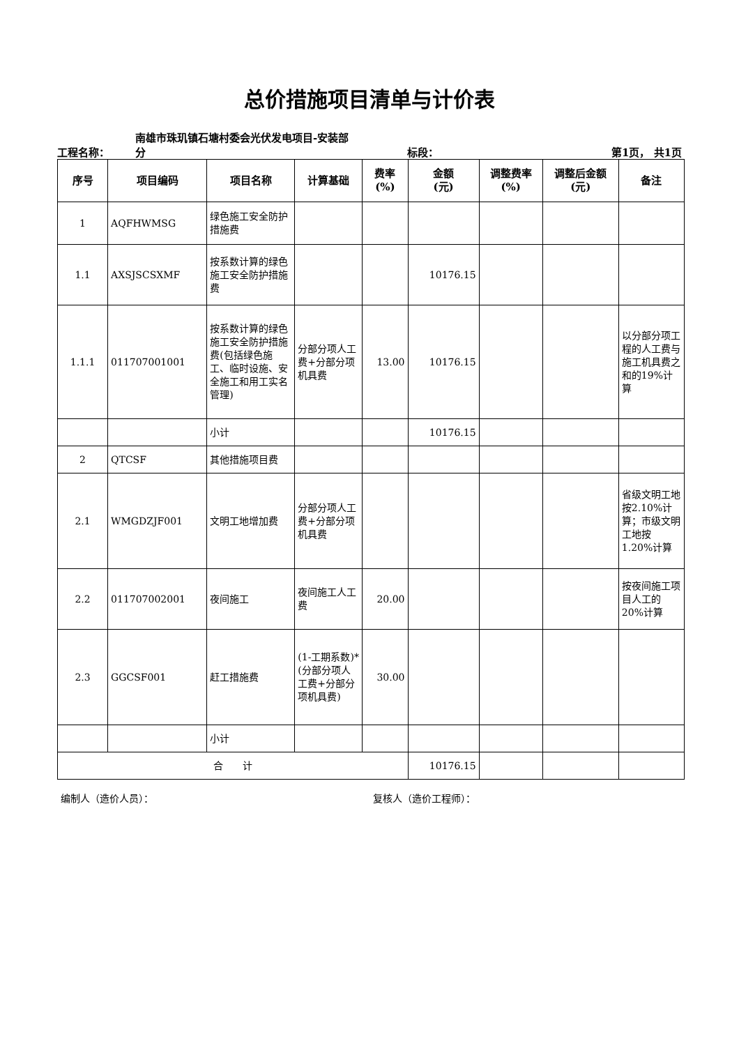总价措施项目清单与计价表
工程名称：
南雄市珠玑镇石塘村委会光伏发电项目-安装部
分
标段：
第1页， 共1页
| 序号 | 项目编码 | 项目名称 | 计算基础 | 费率 (%) | 金额 (元) | 调整费率 (%) | 调整后金额 (元) | 备注 |
| --- | --- | --- | --- | --- | --- | --- | --- | --- |
| 1 | AQFHWMSG | 绿色施工安全防护措施费 | | | | | | |
| 1.1 | AXSJSCSXMF | 按系数计算的绿色施工安全防护措施费 | | | 10176.15 | | | |
| 1.1.1 | 011707001001 | 按系数计算的绿色施工安全防护措施费(包括绿色施工、临时设施、安全施工和用工实名管理) | 分部分项人工费+分部分项机具费 | 13.00 | 10176.15 | | | 以分部分项工程的人工费与施工机具费之和的19%计算 |
| | | 小计 | | | 10176.15 | | | |
| 2 | QTCSF | 其他措施项目费 | | | | | | |
| 2.1 | WMGDZJF001 | 文明工地增加费 | 分部分项人工费+分部分项机具费 | | | | | 省级文明工地按2.10%计算；市级文明工地按1.20%计算 |
| 2.2 | 011707002001 | 夜间施工 | 夜间施工人工费 | 20.00 | | | | 按夜间施工项目人工的20%计算 |
| 2.3 | GGCSF001 | 赶工措施费 | (1-工期系数)*(分部分项人工费+分部分项机具费) | 30.00 | | | | |
| | | 小计 | | | | | | |
| 合 计 | | | | | 10176.15 | | | |
编制人（造价人员）： 复核人（造价工程师）：